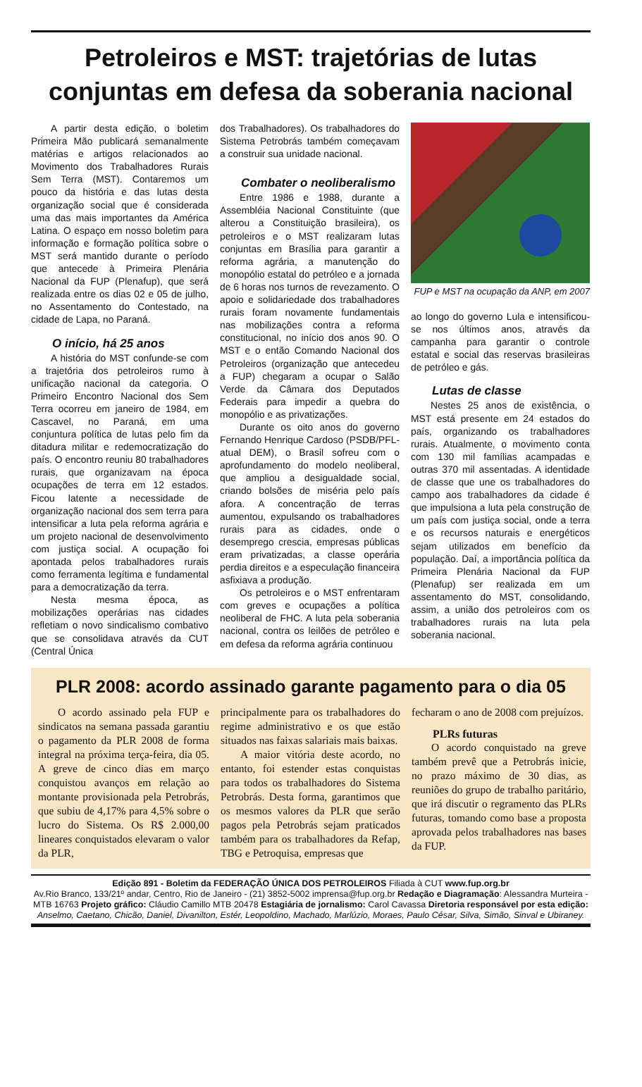Petroleiros e MST: trajetórias de lutas conjuntas em defesa da soberania nacional
A partir desta edição, o boletim Primeira Mão publicará semanalmente matérias e artigos relacionados ao Movimento dos Trabalhadores Rurais Sem Terra (MST). Contaremos um pouco da história e das lutas desta organização social que é considerada uma das mais importantes da América Latina. O espaço em nosso boletim para informação e formação política sobre o MST será mantido durante o período que antecede à Primeira Plenária Nacional da FUP (Plenafup), que será realizada entre os dias 02 e 05 de julho, no Assentamento do Contestado, na cidade de Lapa, no Paraná.
O início, há 25 anos
A história do MST confunde-se com a trajetória dos petroleiros rumo à unificação nacional da categoria. O Primeiro Encontro Nacional dos Sem Terra ocorreu em janeiro de 1984, em Cascavel, no Paraná, em uma conjuntura política de lutas pelo fim da ditadura militar e redemocratização do país. O encontro reuniu 80 trabalhadores rurais, que organizavam na época ocupações de terra em 12 estados. Ficou latente a necessidade de organização nacional dos sem terra para intensificar a luta pela reforma agrária e um projeto nacional de desenvolvimento com justiça social. A ocupação foi apontada pelos trabalhadores rurais como ferramenta legítima e fundamental para a democratização da terra.
Nesta mesma época, as mobilizações operárias nas cidades refletiam o novo sindicalismo combativo que se consolidava através da CUT (Central Única
dos Trabalhadores). Os trabalhadores do Sistema Petrobrás também começavam a construir sua unidade nacional.
Combater o neoliberalismo
Entre 1986 e 1988, durante a Assembléia Nacional Constituinte (que alterou a Constituição brasileira), os petroleiros e o MST realizaram lutas conjuntas em Brasília para garantir a reforma agrária, a manutenção do monopólio estatal do petróleo e a jornada de 6 horas nos turnos de revezamento. O apoio e solidariedade dos trabalhadores rurais foram novamente fundamentais nas mobilizações contra a reforma constitucional, no início dos anos 90. O MST e o então Comando Nacional dos Petroleiros (organização que antecedeu a FUP) chegaram a ocupar o Salão Verde da Câmara dos Deputados Federais para impedir a quebra do monopólio e as privatizações.
Durante os oito anos do governo Fernando Henrique Cardoso (PSDB/PFL-atual DEM), o Brasil sofreu com o aprofundamento do modelo neoliberal, que ampliou a desigualdade social, criando bolsões de miséria pelo país afora. A concentração de terras aumentou, expulsando os trabalhadores rurais para as cidades, onde o desemprego crescia, empresas públicas eram privatizadas, a classe operária perdia direitos e a especulação financeira asfixiava a produção.
Os petroleiros e o MST enfrentaram com greves e ocupações a política neoliberal de FHC. A luta pela soberania nacional, contra os leilões de petróleo e em defesa da reforma agrária continuou
FUP e MST na ocupação da ANP, em 2007
ao longo do governo Lula e intensificou-se nos últimos anos, através da campanha para garantir o controle estatal e social das reservas brasileiras de petróleo e gás.
Lutas de classe
Nestes 25 anos de existência, o MST está presente em 24 estados do país, organizando os trabalhadores rurais. Atualmente, o movimento conta com 130 mil famílias acampadas e outras 370 mil assentadas. A identidade de classe que une os trabalhadores do campo aos trabalhadores da cidade é que impulsiona a luta pela construção de um país com justiça social, onde a terra e os recursos naturais e energéticos sejam utilizados em benefício da população. Daí, a importância política da Primeira Plenária Nacional da FUP (Plenafup) ser realizada em um assentamento do MST, consolidando, assim, a união dos petroleiros com os trabalhadores rurais na luta pela soberania nacional.
PLR 2008: acordo assinado garante pagamento para o dia 05
O acordo assinado pela FUP e sindicatos na semana passada garantiu o pagamento da PLR 2008 de forma integral na próxima terça-feira, dia 05. A greve de cinco dias em março conquistou avanços em relação ao montante provisionada pela Petrobrás, que subiu de 4,17% para 4,5% sobre o lucro do Sistema. Os R$ 2.000,00 lineares conquistados elevaram o valor da PLR,
principalmente para os trabalhadores do regime administrativo e os que estão situados nas faixas salariais mais baixas.
A maior vitória deste acordo, no entanto, foi estender estas conquistas para todos os trabalhadores do Sistema Petrobrás. Desta forma, garantimos que os mesmos valores da PLR que serão pagos pela Petrobrás sejam praticados também para os trabalhadores da Refap, TBG e Petroquisa, empresas que
fecharam o ano de 2008 com prejuízos.
PLRs futuras
O acordo conquistado na greve também prevê que a Petrobrás inicie, no prazo máximo de 30 dias, as reuniões do grupo de trabalho paritário, que irá discutir o regramento das PLRs futuras, tomando como base a proposta aprovada pelos trabalhadores nas bases da FUP.
Edição 891 - Boletim da FEDERAÇÃO ÚNICA DOS PETROLEIROS Filiada à CUT www.fup.org.br
Av.Rio Branco, 133/21º andar, Centro, Rio de Janeiro - (21) 3852-5002 imprensa@fup.org.br Redação e Diagramação: Alessandra Murteira - MTB 16763 Projeto gráfico: Cláudio Camillo MTB 20478 Estagiária de jornalismo: Carol Cavassa Diretoria responsável por esta edição:
Anselmo, Caetano, Chicão, Daniel, Divanilton, Estér, Leopoldino, Machado, Marlúzio, Moraes, Paulo César, Silva, Simão, Sinval e Ubiraney.